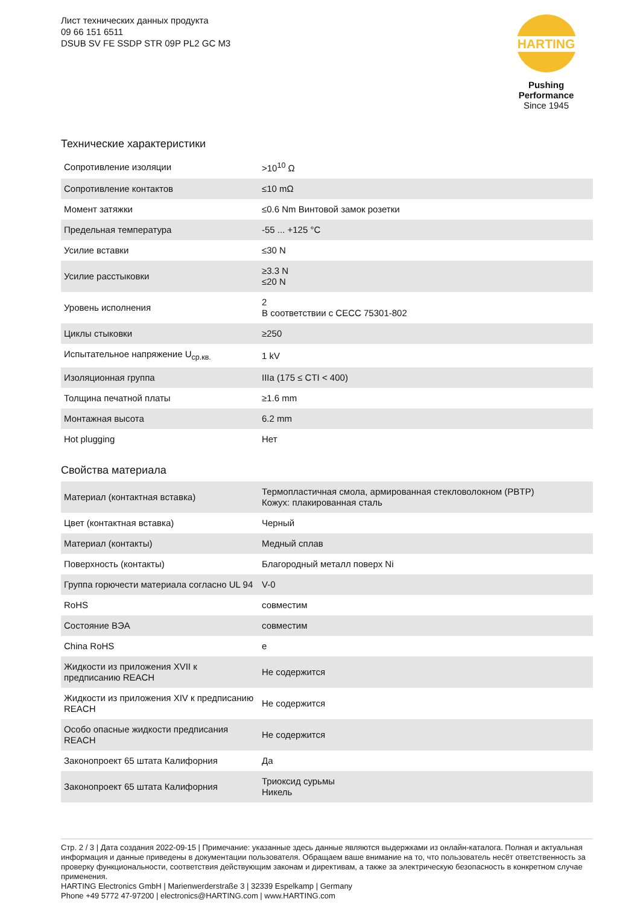Лист технических данных продукта
09 66 151 6511
DSUB SV FE SSDP STR 09P PL2 GC M3
HARTING
Pushing Performance
Since 1945
Технические характеристики
| Сопротивление изоляции | >10<sup>10</sup> Ω |
| Сопротивление контактов | ≤10 mΩ |
| Момент затяжки | ≤0.6 Nm Винтовой замок розетки |
| Предельная температура | -55 ... +125 °C |
| Усилие вставки | ≤30 N |
| Усилие расстыковки | ≥3.3 N ≤20 N |
| Уровень исполнения | 2 В соответствии с CECC 75301-802 |
| Циклы стыковки | ≥250 |
| Испытательное напряжение U<sub>ср.кв.</sub> | 1 kV |
| Изоляционная группа | IIIa (175 ≤ CTI < 400) |
| Толщина печатной платы | ≥1.6 mm |
| Монтажная высота | 6.2 mm |
| Hot plugging | Нет |
Свойства материала
| Материал (контактная вставка) | Термопластичная смола, армированная стекловолокном (PBTP) Кожух: плакированная сталь |
| Цвет (контактная вставка) | Черный |
| Материал (контакты) | Медный сплав |
| Поверхность (контакты) | Благородный металл поверх Ni |
| Группа горючести материала согласно UL 94 | V-0 |
| RoHS | совместим |
| Состояние ВЭА | совместим |
| China RoHS | e |
| Жидкости из приложения XVII к предписанию REACH | Не содержится |
| Жидкости из приложения XIV к предписанию REACH | Не содержится |
| Особо опасные жидкости предписания REACH | Не содержится |
| Законопроект 65 штата Калифорния | Да |
| Законопроект 65 штата Калифорния | Триоксид сурьмы Никель |
Стр. 2 / 3 | Дата создания 2022-09-15 | Примечание: указанные здесь данные являются выдержками из онлайн-каталога. Полная и актуальная информация и данные приведены в документации пользователя. Обращаем ваше внимание на то, что пользователь несёт ответственность за проверку функциональности, соответствия действующим законам и директивам, а также за электрическую безопасность в конкретном случае применения.
HARTING Electronics GmbH | Marienwerderstraße 3 | 32339 Espelkamp | Germany
Phone +49 5772 47-97200 | electronics@HARTING.com | www.HARTING.com